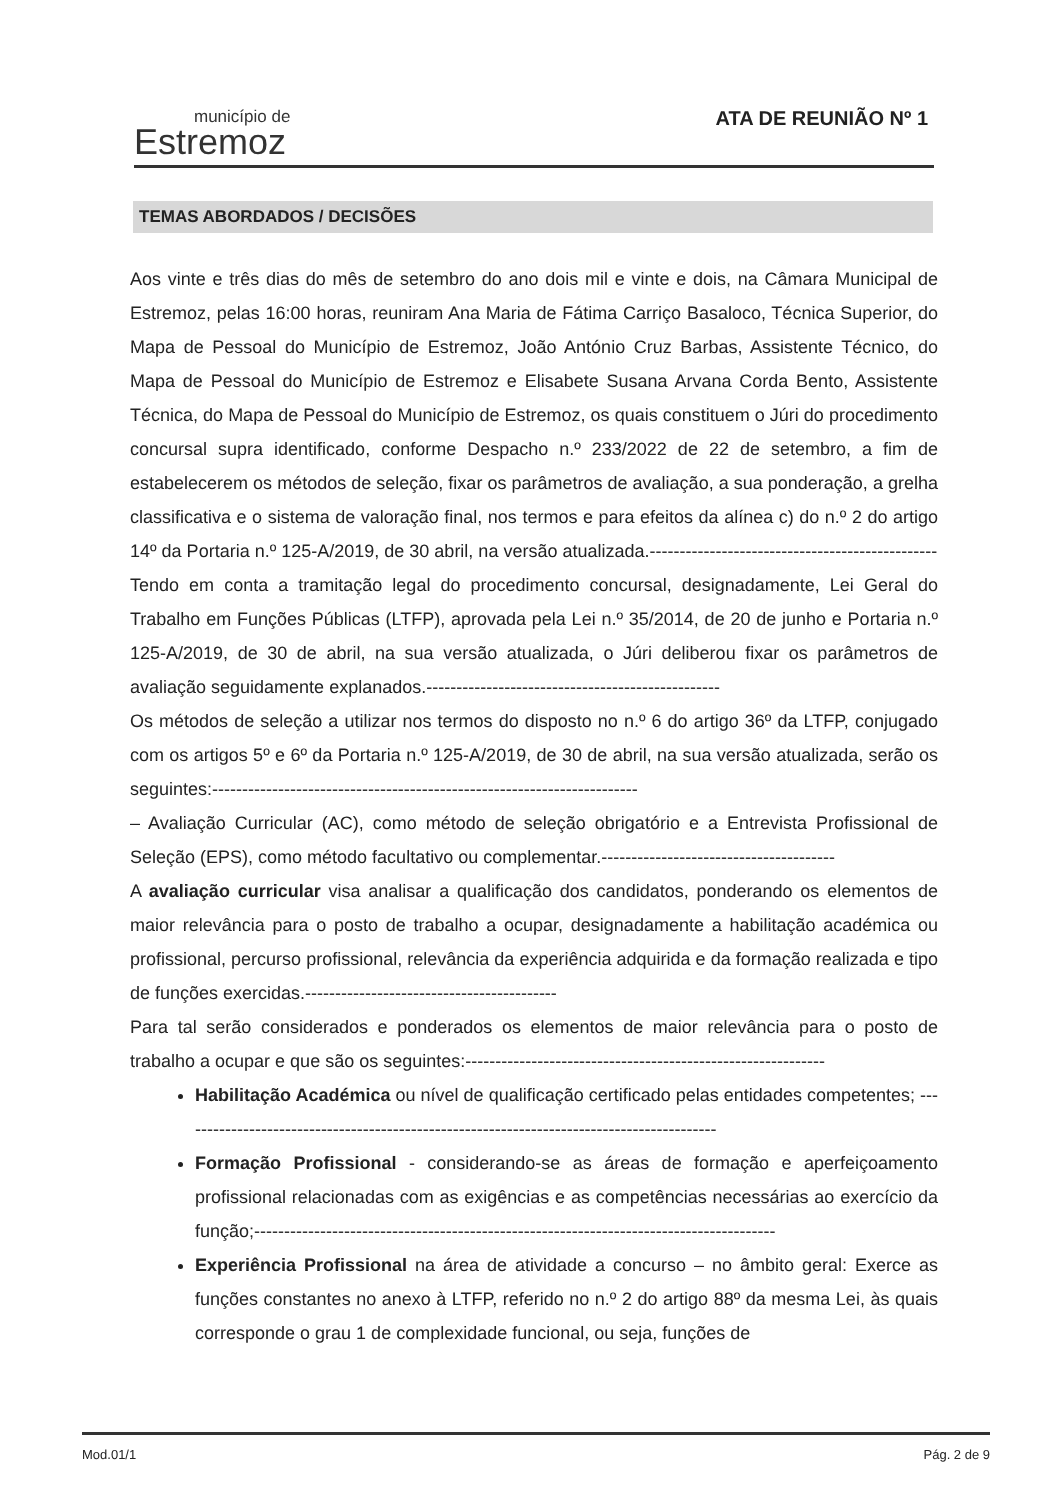município de
Estremoz
ATA DE REUNIÃO Nº 1
TEMAS ABORDADOS / DECISÕES
Aos vinte e três dias do mês de setembro do ano dois mil e vinte e dois, na Câmara Municipal de Estremoz, pelas 16:00 horas, reuniram Ana Maria de Fátima Carriço Basaloco, Técnica Superior, do Mapa de Pessoal do Município de Estremoz, João António Cruz Barbas, Assistente Técnico, do Mapa de Pessoal do Município de Estremoz e Elisabete Susana Arvana Corda Bento, Assistente Técnica, do Mapa de Pessoal do Município de Estremoz, os quais constituem o Júri do procedimento concursal supra identificado, conforme Despacho n.º 233/2022 de 22 de setembro, a fim de estabelecerem os métodos de seleção, fixar os parâmetros de avaliação, a sua ponderação, a grelha classificativa e o sistema de valoração final, nos termos e para efeitos da alínea c) do n.º 2 do artigo 14º da Portaria n.º 125-A/2019, de 30 abril, na versão atualizada.------------------------------------------------
Tendo em conta a tramitação legal do procedimento concursal, designadamente, Lei Geral do Trabalho em Funções Públicas (LTFP), aprovada pela Lei n.º 35/2014, de 20 de junho e Portaria n.º 125-A/2019, de 30 de abril, na sua versão atualizada, o Júri deliberou fixar os parâmetros de avaliação seguidamente explanados.-------------------------------------------------
Os métodos de seleção a utilizar nos termos do disposto no n.º 6 do artigo 36º da LTFP, conjugado com os artigos 5º e 6º da Portaria n.º 125-A/2019, de 30 de abril, na sua versão atualizada, serão os seguintes:-----------------------------------------------------------------------
– Avaliação Curricular (AC), como método de seleção obrigatório e a Entrevista Profissional de Seleção (EPS), como método facultativo ou complementar.---------------------------------------
A avaliação curricular visa analisar a qualificação dos candidatos, ponderando os elementos de maior relevância para o posto de trabalho a ocupar, designadamente a habilitação académica ou profissional, percurso profissional, relevância da experiência adquirida e da formação realizada e tipo de funções exercidas.------------------------------------------
Para tal serão considerados e ponderados os elementos de maior relevância para o posto de trabalho a ocupar e que são os seguintes:------------------------------------------------------------
Habilitação Académica ou nível de qualificação certificado pelas entidades competentes; ------------------------------------------------------------------------------------------
Formação Profissional - considerando-se as áreas de formação e aperfeiçoamento profissional relacionadas com as exigências e as competências necessárias ao exercício da função;---------------------------------------------------------------------------------------
Experiência Profissional na área de atividade a concurso – no âmbito geral: Exerce as funções constantes no anexo à LTFP, referido no n.º 2 do artigo 88º da mesma Lei, às quais corresponde o grau 1 de complexidade funcional, ou seja, funções de
Mod.01/1 Pág. 2 de 9